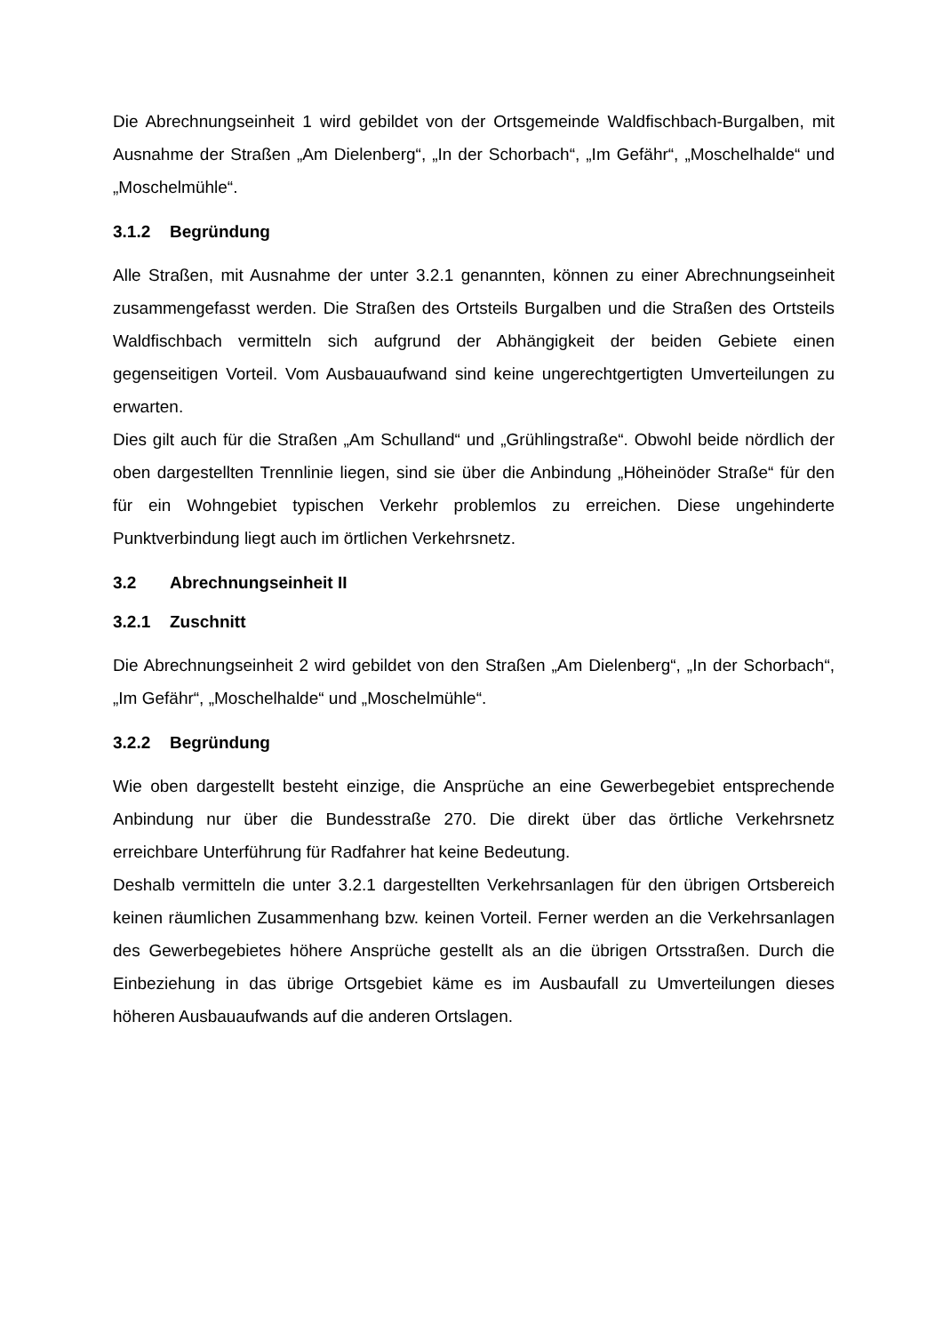Die Abrechnungseinheit 1 wird gebildet von der Ortsgemeinde Waldfischbach-Burgalben, mit Ausnahme der Straßen „Am Dielenberg“, „In der Schorbach“, „Im Gefähr“, „Moschelhalde“ und „Moschelmühle“.
3.1.2 Begründung
Alle Straßen, mit Ausnahme der unter 3.2.1 genannten, können zu einer Abrechnungseinheit zusammengefasst werden. Die Straßen des Ortsteils Burgalben und die Straßen des Ortsteils Waldfischbach vermitteln sich aufgrund der Abhängigkeit der beiden Gebiete einen gegenseitigen Vorteil. Vom Ausbauaufwand sind keine ungerechtgertigten Umverteilungen zu erwarten.
Dies gilt auch für die Straßen „Am Schulland“ und „Grühlingstraße“. Obwohl beide nördlich der oben dargestellten Trennlinie liegen, sind sie über die Anbindung „Höheinöder Straße“ für den für ein Wohngebiet typischen Verkehr problemlos zu erreichen. Diese ungehinderte Punktverbindung liegt auch im örtlichen Verkehrsnetz.
3.2 Abrechnungseinheit II
3.2.1 Zuschnitt
Die Abrechnungseinheit 2 wird gebildet von den Straßen „Am Dielenberg“, „In der Schorbach“, „Im Gefähr“, „Moschelhalde“ und „Moschelmühle“.
3.2.2 Begründung
Wie oben dargestellt besteht einzige, die Ansprüche an eine Gewerbegebiet entsprechende Anbindung nur über die Bundesstraße 270. Die direkt über das örtliche Verkehrsnetz erreichbare Unterführung für Radfahrer hat keine Bedeutung.
Deshalb vermitteln die unter 3.2.1 dargestellten Verkehrsanlagen für den übrigen Ortsbereich keinen räumlichen Zusammenhang bzw. keinen Vorteil. Ferner werden an die Verkehrsanlagen des Gewerbegebietes höhere Ansprüche gestellt als an die übrigen Ortsstraßen. Durch die Einbeziehung in das übrige Ortsgebiet käme es im Ausbaufall zu Umverteilungen dieses höheren Ausbauaufwands auf die anderen Ortslagen.